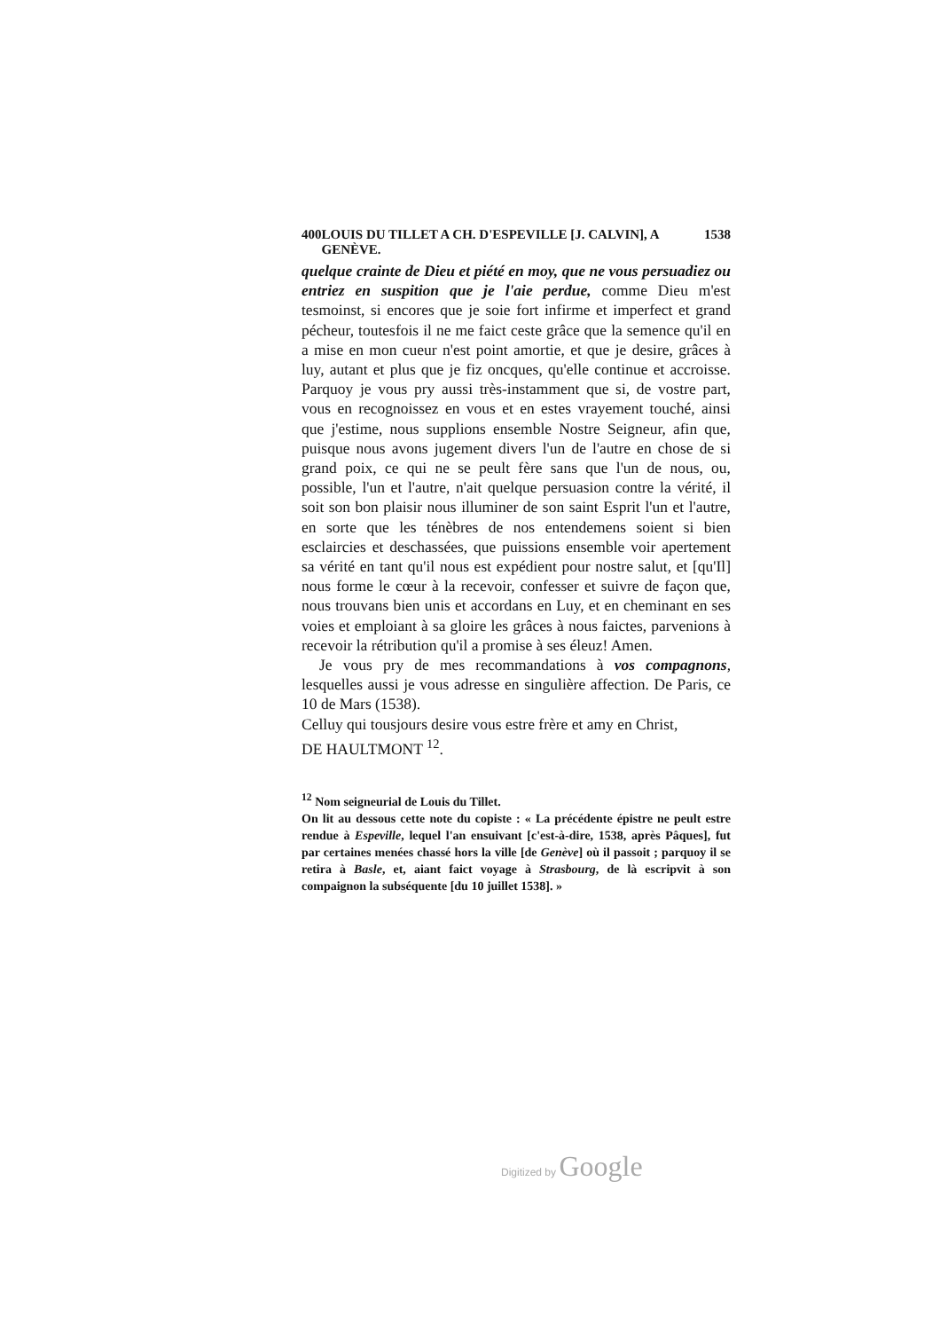400 LOUIS DU TILLET A CH. D'ESPEVILLE [J. CALVIN], A GENÈVE. 1538
quelque crainte de Dieu et piété en moy, que ne vous persuadiez ou entriez en suspition que je l'aie perdue, comme Dieu m'est tesmoinst, si encores que je soie fort infirme et imperfect et grand pécheur, toutesfois il ne me faict ceste grâce que la semence qu'il en a mise en mon cueur n'est point amortie, et que je desire, grâces à luy, autant et plus que je fiz oncques, qu'elle continue et accroisse. Parquoy je vous pry aussi très-instamment que si, de vostre part, vous en recognoissez en vous et en estes vrayement touché, ainsi que j'estime, nous supplions ensemble Nostre Seigneur, afin que, puisque nous avons jugement divers l'un de l'autre en chose de si grand poix, ce qui ne se peult fère sans que l'un de nous, ou, possible, l'un et l'autre, n'ait quelque persuasion contre la vérité, il soit son bon plaisir nous illuminer de son saint Esprit l'un et l'autre, en sorte que les ténèbres de nos entendemens soient si bien esclaircies et deschassées, que puissions ensemble voir apertement sa vérité en tant qu'il nous est expédient pour nostre salut, et [qu'Il] nous forme le cœur à la recevoir, confesser et suivre de façon que, nous trouvans bien unis et accordans en Luy, et en cheminant en ses voies et emploiant à sa gloire les grâces à nous faictes, parvenions à recevoir la rétribution qu'il a promise à ses éleuz! Amen.
Je vous pry de mes recommandations à vos compagnons, lesquelles aussi je vous adresse en singulière affection. De Paris, ce 10 de Mars (1538).
Celluy qui tousjours desire vous estre frère et amy en Christ,
DE HAULTMONT <sup>12</sup>.
<sup>12</sup> Nom seigneurial de Louis du Tillet.
On lit au dessous cette note du copiste : « La précédente épistre ne peult estre rendue à Espeville, lequel l'an ensuivant [c'est-à-dire, 1538, après Pâques], fut par certaines menées chassé hors la ville [de Genève] où il passoit ; parquoy il se retira à Basle, et, aiant faict voyage à Strasbourg, de là escripvit à son compaignon la subséquente [du 10 juillet 1538]. »
Digitized by Google